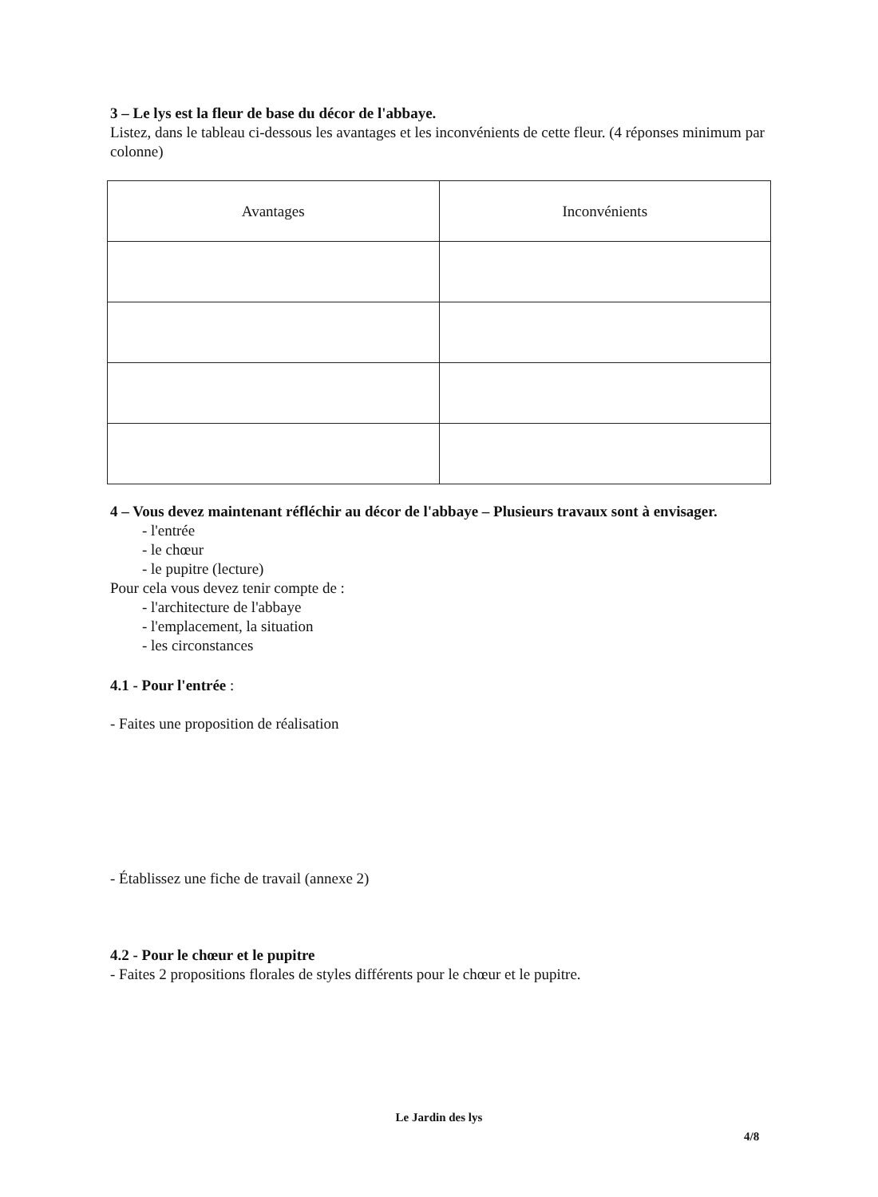3 – Le lys est la fleur de base du décor de l'abbaye.
Listez, dans le tableau ci-dessous les avantages et les inconvénients de cette fleur. (4 réponses minimum par colonne)
| Avantages | Inconvénients |
| --- | --- |
4 – Vous devez maintenant réfléchir au décor de l'abbaye – Plusieurs travaux sont à envisager.
- l'entrée
- le chœur
- le pupitre (lecture)
Pour cela vous devez tenir compte de :
- l'architecture de l'abbaye
- l'emplacement, la situation
- les circonstances
4.1 - Pour l'entrée :
- Faites une proposition de réalisation
- Établissez une fiche de travail (annexe 2)
4.2 - Pour le chœur et le pupitre
- Faites 2 propositions florales de styles différents pour le chœur et le pupitre.
Le Jardin des lys
4/8